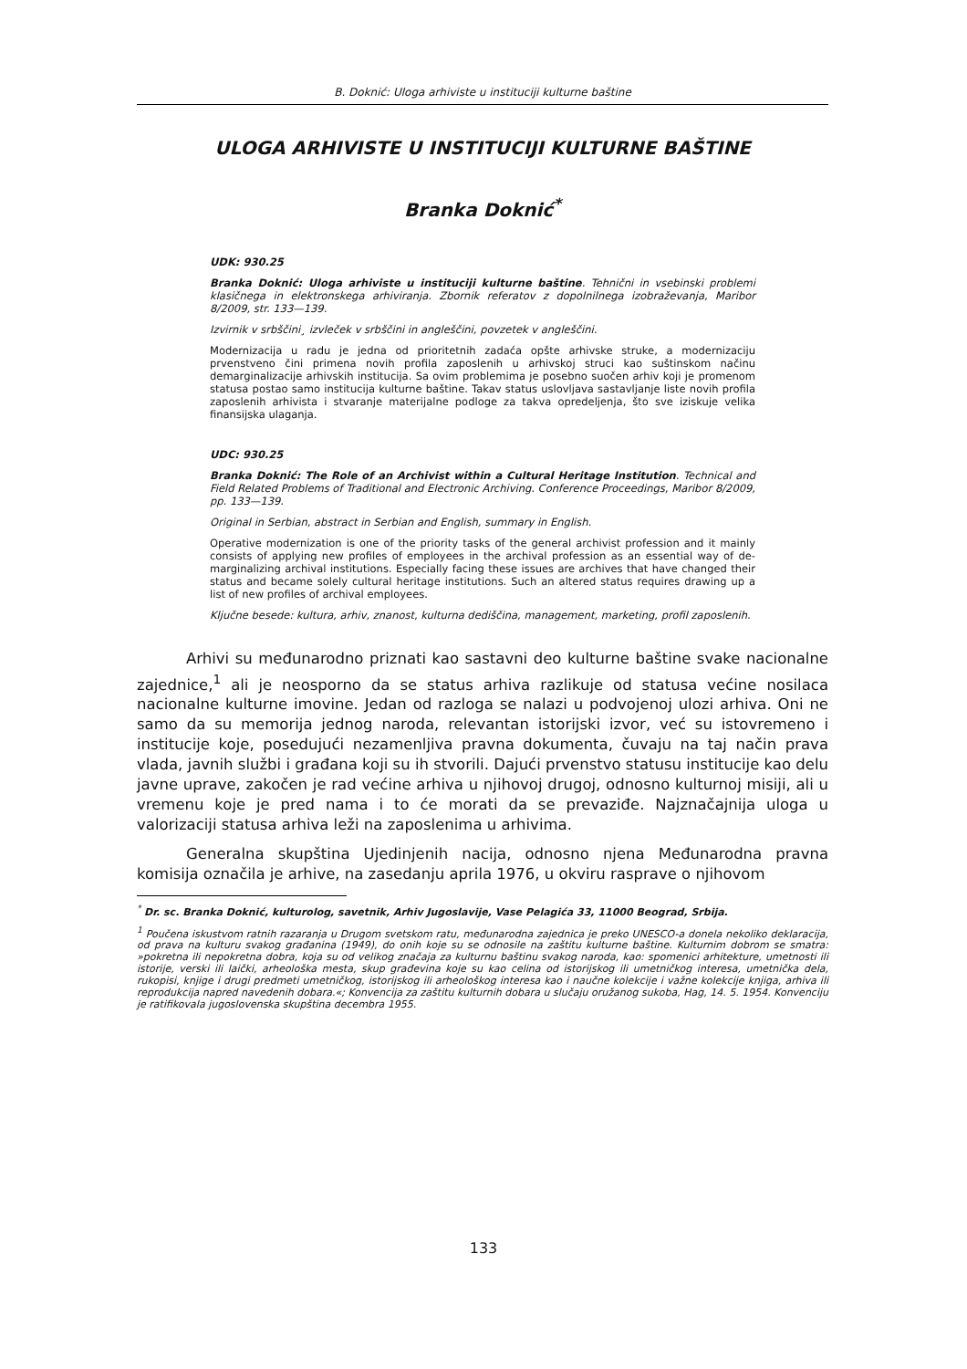B. Doknić: Uloga arhiviste u instituciji kulturne baštine
ULOGA ARHIVISTE U INSTITUCIJI KULTURNE BAŠTINE
Branka Doknić<sup>*</sup>
UDK: 930.25
Branka Doknić: Uloga arhiviste u instituciji kulturne baštine. Tehnični in vsebinski problemi klasičnega in elektronskega arhiviranja. Zbornik referatov z dopolnilnega izobraževanja, Maribor 8/2009, str. 133—139.
Izvirnik v srbščini¸ izvleček v srbščini in angleščini, povzetek v angleščini.
Modernizacija u radu je jedna od prioritetnih zadaća opšte arhivske struke, a modernizaciju prvenstveno čini primena novih profila zaposlenih u arhivskoj struci kao suštinskom načinu demarginalizacije arhivskih institucija. Sa ovim problemima je posebno suočen arhiv koji je promenom statusa postao samo institucija kulturne baštine. Takav status uslovljava sastavljanje liste novih profila zaposlenih arhivista i stvaranje materijalne podloge za takva opredeljenja, što sve iziskuje velika finansijska ulaganja.
UDC: 930.25
Branka Doknić: The Role of an Archivist within a Cultural Heritage Institution. Technical and Field Related Problems of Traditional and Electronic Archiving. Conference Proceedings, Maribor 8/2009, pp. 133—139.
Original in Serbian, abstract in Serbian and English, summary in English.
Operative modernization is one of the priority tasks of the general archivist profession and it mainly consists of applying new profiles of employees in the archival profession as an essential way of de-marginalizing archival institutions. Especially facing these issues are archives that have changed their status and became solely cultural heritage institutions. Such an altered status requires drawing up a list of new profiles of archival employees.
Ključne besede: kultura, arhiv, znanost, kulturna dediščina, management, marketing, profil zaposlenih.
Arhivi su međunarodno priznati kao sastavni deo kulturne baštine svake nacionalne zajednice,<sup>1</sup> ali je neosporno da se status arhiva razlikuje od statusa većine nosilaca nacionalne kulturne imovine. Jedan od razloga se nalazi u podvojenoj ulozi arhiva. Oni ne samo da su memorija jednog naroda, relevantan istorijski izvor, već su istovremeno i institucije koje, posedujući nezamenljiva pravna dokumenta, čuvaju na taj način prava vlada, javnih službi i građana koji su ih stvorili. Dajući prvenstvo statusu institucije kao delu javne uprave, zakočen je rad većine arhiva u njihovoj drugoj, odnosno kulturnoj misiji, ali u vremenu koje je pred nama i to će morati da se prevaziđe. Najznačajnija uloga u valorizaciji statusa arhiva leži na zaposlenima u arhivima.
Generalna skupština Ujedinjenih nacija, odnosno njena Međunarodna pravna komisija označila je arhive, na zasedanju aprila 1976, u okviru rasprave o njihovom
<sup>*</sup> Dr. sc. Branka Doknić, kulturolog, savetnik, Arhiv Jugoslavije, Vase Pelagića 33, 11000 Beograd, Srbija.
<sup>1</sup> Poučena iskustvom ratnih razaranja u Drugom svetskom ratu, međunarodna zajednica je preko UNESCO-a donela nekoliko deklaracija, od prava na kulturu svakog građanina (1949), do onih koje su se odnosile na zaštitu kulturne baštine. Kulturnim dobrom se smatra: »pokretna ili nepokretna dobra, koja su od velikog značaja za kulturnu baštinu svakog naroda, kao: spomenici arhitekture, umetnosti ili istorije, verski ili laički, arheološka mesta, skup građevina koje su kao celina od istorijskog ili umetničkog interesa, umetnička dela, rukopisi, knjige i drugi predmeti umetničkog, istorijskog ili arheološkog interesa kao i naučne kolekcije i važne kolekcije knjiga, arhiva ili reprodukcija napred navedenih dobara.«; Konvencija za zaštitu kulturnih dobara u slučaju oružanog sukoba, Hag, 14. 5. 1954. Konvenciju je ratifikovala jugoslovenska skupština decembra 1955.
133